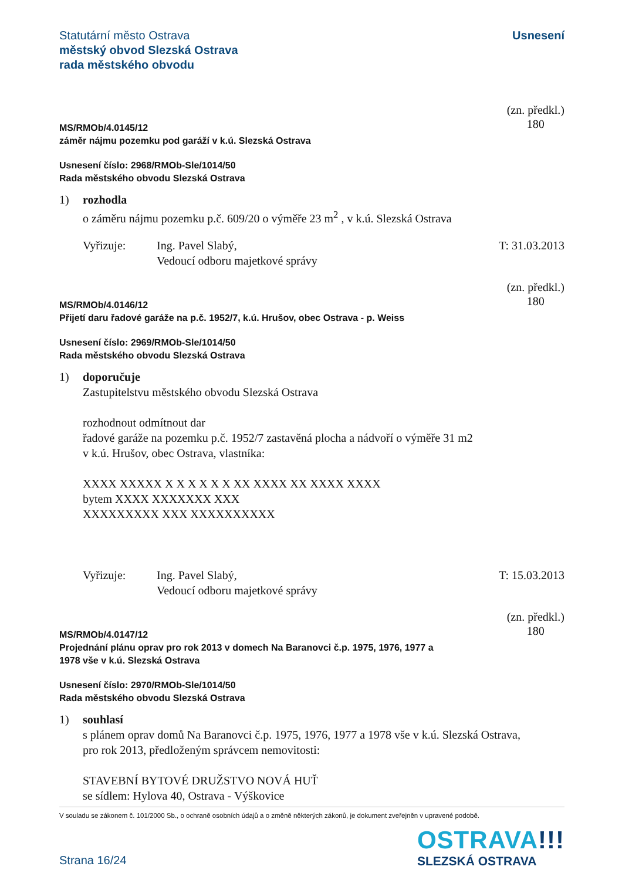Statutární město Ostrava
městský obvod Slezská Ostrava
rada městského obvodu
Usnesení
MS/RMOb/4.0145/12
záměr nájmu pozemku pod garáží v k.ú. Slezská Ostrava
(zn. předkl.)
180
Usnesení číslo: 2968/RMOb-Sle/1014/50
Rada městského obvodu Slezská Ostrava
1) rozhodla
o záměru nájmu pozemku p.č. 609/20 o výměře 23 m<sup>2</sup> , v k.ú. Slezská Ostrava
Vyřizuje: Ing. Pavel Slabý,
Vedoucí odboru majetkové správy
T: 31.03.2013
MS/RMOb/4.0146/12
Přijetí daru řadové garáže na p.č. 1952/7, k.ú. Hrušov, obec Ostrava - p. Weiss
(zn. předkl.)
180
Usnesení číslo: 2969/RMOb-Sle/1014/50
Rada městského obvodu Slezská Ostrava
1) doporučuje
Zastupitelstvu městského obvodu Slezská Ostrava
rozhodnout odmítnout dar
řadové garáže na pozemku p.č. 1952/7 zastavěná plocha a nádvoří o výměře 31 m2
v k.ú. Hrušov, obec Ostrava, vlastníka:
XXXX XXXXX X X X X X X XX XXXX XX XXXX XXXX
bytem XXXX XXXXXXX XXX
XXXXXXXXX XXX XXXXXXXXXX
Vyřizuje: Ing. Pavel Slabý,
Vedoucí odboru majetkové správy
T: 15.03.2013
MS/RMOb/4.0147/12
Projednání plánu oprav pro rok 2013 v domech Na Baranovci č.p. 1975, 1976, 1977 a
1978 vše v k.ú. Slezská Ostrava
(zn. předkl.)
180
Usnesení číslo: 2970/RMOb-Sle/1014/50
Rada městského obvodu Slezská Ostrava
1) souhlasí
s plánem oprav domů Na Baranovci č.p. 1975, 1976, 1977 a 1978 vše v k.ú. Slezská Ostrava,
pro rok 2013, předloženým správcem nemovitosti:
STAVEBNÍ BYTOVÉ DRUŽSTVO NOVÁ HUŤ
se sídlem: Hylova 40, Ostrava - Výškovice
V souladu se zákonem č. 101/2000 Sb., o ochraně osobních údajů a o změně některých zákonů, je dokument zveřejněn v upravené podobě.
Strana 16/24
OSTRAVA!!!
SLEZSKÁ OSTRAVA